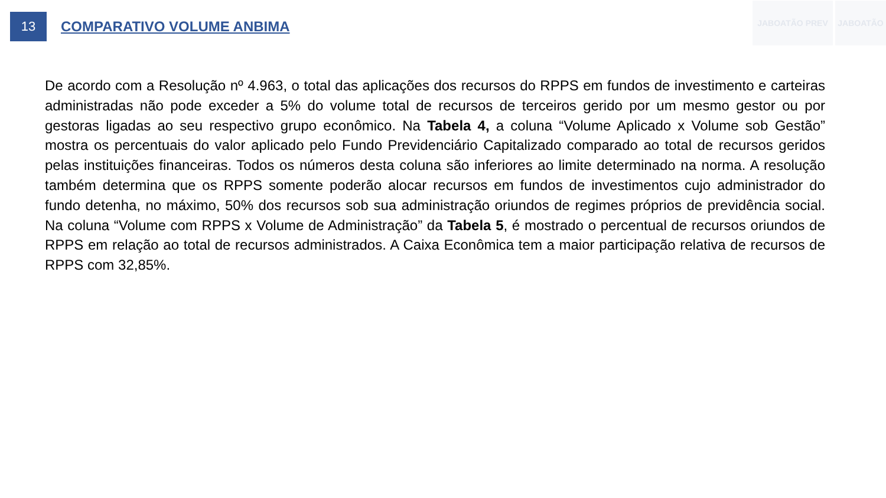13
COMPARATIVO VOLUME ANBIMA
JABOATÃO PREV JABOATÃO
De acordo com a Resolução nº 4.963, o total das aplicações dos recursos do RPPS em fundos de investimento e carteiras administradas não pode exceder a 5% do volume total de recursos de terceiros gerido por um mesmo gestor ou por gestoras ligadas ao seu respectivo grupo econômico. Na Tabela 4, a coluna “Volume Aplicado x Volume sob Gestão” mostra os percentuais do valor aplicado pelo Fundo Previdenciário Capitalizado comparado ao total de recursos geridos pelas instituições financeiras. Todos os números desta coluna são inferiores ao limite determinado na norma. A resolução também determina que os RPPS somente poderão alocar recursos em fundos de investimentos cujo administrador do fundo detenha, no máximo, 50% dos recursos sob sua administração oriundos de regimes próprios de previdência social. Na coluna “Volume com RPPS x Volume de Administração” da Tabela 5, é mostrado o percentual de recursos oriundos de RPPS em relação ao total de recursos administrados. A Caixa Econômica tem a maior participação relativa de recursos de RPPS com 32,85%.